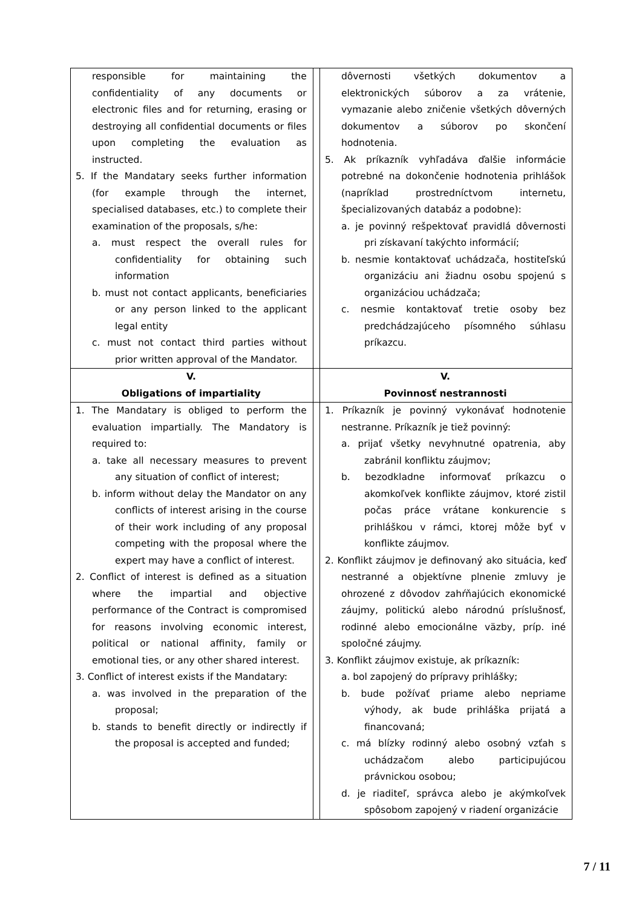| responsible for maintaining the confidentiality of any documents or electronic files and for returning, erasing or destroying all confidential documents or files upon completing the evaluation as instructed. 5. If the Mandatary seeks further information (for example through the internet, specialised databases, etc.) to complete their examination of the proposals, s/he: a. must respect the overall rules for confidentiality for obtaining such information b. must not contact applicants, beneficiaries or any person linked to the applicant legal entity c. must not contact third parties without prior written approval of the Mandator. | | dôvernosti všetkých dokumentov a elektronických súborov a za vrátenie, vymazanie alebo zničenie všetkých dôverných dokumentov a súborov po skončení hodnotenia. 5. Ak príkazník vyhľadáva ďalšie informácie potrebné na dokončenie hodnotenia prihlášok (napríklad prostredníctvom internetu, špecializovaných databáz a podobne): a. je povinný rešpektovať pravidlá dôvernosti pri získavaní takýchto informácií; b. nesmie kontaktovať uchádzača, hostiteľskú organizáciu ani žiadnu osobu spojenú s organizáciou uchádzača; c. nesmie kontaktovať tretie osoby bez predchádzajúceho písomného súhlasu príkazcu. |
| V. Obligations of impartiality | | V. Povinnosť nestrannosti |
| 1. The Mandatary is obliged to perform the evaluation impartially. The Mandatory is required to: a. take all necessary measures to prevent any situation of conflict of interest; b. inform without delay the Mandator on any conflicts of interest arising in the course of their work including of any proposal competing with the proposal where the expert may have a conflict of interest. 2. Conflict of interest is defined as a situation where the impartial and objective performance of the Contract is compromised for reasons involving economic interest, political or national affinity, family or emotional ties, or any other shared interest. 3. Conflict of interest exists if the Mandatary: a. was involved in the preparation of the proposal; b. stands to benefit directly or indirectly if the proposal is accepted and funded; | | 1. Príkazník je povinný vykonávať hodnotenie nestranne. Príkazník je tiež povinný: a. prijať všetky nevyhnutné opatrenia, aby zabránil konfliktu záujmov; b. bezodkladne informovať príkazcu o akomkoľvek konflikte záujmov, ktoré zistil počas práce vrátane konkurencie s prihláškou v rámci, ktorej môže byť v konflikte záujmov. 2. Konflikt záujmov je definovaný ako situácia, keď nestranné a objektívne plnenie zmluvy je ohrozené z dôvodov zahŕňajúcich ekonomické záujmy, politickú alebo národnú príslušnosť, rodinné alebo emocionálne väzby, príp. iné spoločné záujmy. 3. Konflikt záujmov existuje, ak príkazník: a. bol zapojený do prípravy prihlášky; b. bude požívať priame alebo nepriame výhody, ak bude prihláška prijatá a financovaná; c. má blízky rodinný alebo osobný vzťah s uchádzačom alebo participujúcou právnickou osobou; d. je riaditeľ, správca alebo je akýmkoľvek spôsobom zapojený v riadení organizácie |
7 / 11